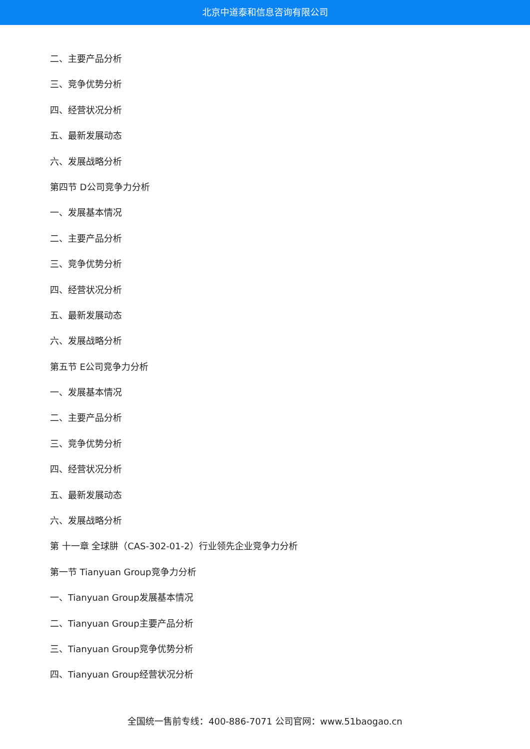北京中道泰和信息咨询有限公司
二、主要产品分析
三、竞争优势分析
四、经营状况分析
五、最新发展动态
六、发展战略分析
第四节 D公司竞争力分析
一、发展基本情况
二、主要产品分析
三、竞争优势分析
四、经营状况分析
五、最新发展动态
六、发展战略分析
第五节 E公司竞争力分析
一、发展基本情况
二、主要产品分析
三、竞争优势分析
四、经营状况分析
五、最新发展动态
六、发展战略分析
第 十一章 全球肼（CAS-302-01-2）行业领先企业竞争力分析
第一节 Tianyuan Group竞争力分析
一、Tianyuan Group发展基本情况
二、Tianyuan Group主要产品分析
三、Tianyuan Group竞争优势分析
四、Tianyuan Group经营状况分析
全国统一售前专线：400-886-7071 公司官网：www.51baogao.cn